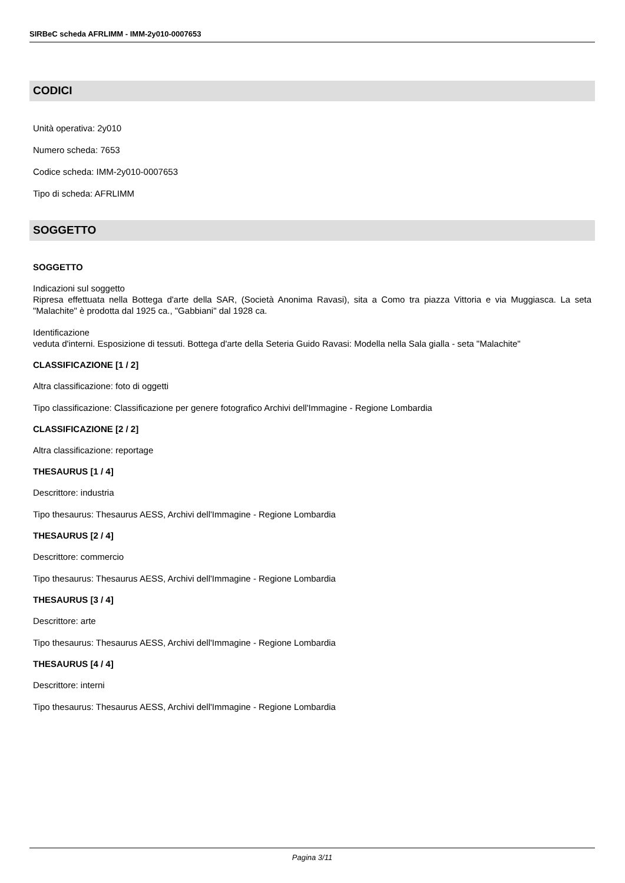SIRBeC scheda AFRLIMM - IMM-2y010-0007653
CODICI
Unità operativa: 2y010
Numero scheda: 7653
Codice scheda: IMM-2y010-0007653
Tipo di scheda: AFRLIMM
SOGGETTO
SOGGETTO
Indicazioni sul soggetto
Ripresa effettuata nella Bottega d'arte della SAR, (Società Anonima Ravasi), sita a Como tra piazza Vittoria e via Muggiasca. La seta "Malachite" è prodotta dal 1925 ca., "Gabbiani" dal 1928 ca.
Identificazione
veduta d'interni. Esposizione di tessuti. Bottega d'arte della Seteria Guido Ravasi: Modella nella Sala gialla - seta "Malachite"
CLASSIFICAZIONE [1 / 2]
Altra classificazione: foto di oggetti
Tipo classificazione: Classificazione per genere fotografico Archivi dell'Immagine - Regione Lombardia
CLASSIFICAZIONE [2 / 2]
Altra classificazione: reportage
THESAURUS [1 / 4]
Descrittore: industria
Tipo thesaurus: Thesaurus AESS, Archivi dell'Immagine - Regione Lombardia
THESAURUS [2 / 4]
Descrittore: commercio
Tipo thesaurus: Thesaurus AESS, Archivi dell'Immagine - Regione Lombardia
THESAURUS [3 / 4]
Descrittore: arte
Tipo thesaurus: Thesaurus AESS, Archivi dell'Immagine - Regione Lombardia
THESAURUS [4 / 4]
Descrittore: interni
Tipo thesaurus: Thesaurus AESS, Archivi dell'Immagine - Regione Lombardia
Pagina 3/11